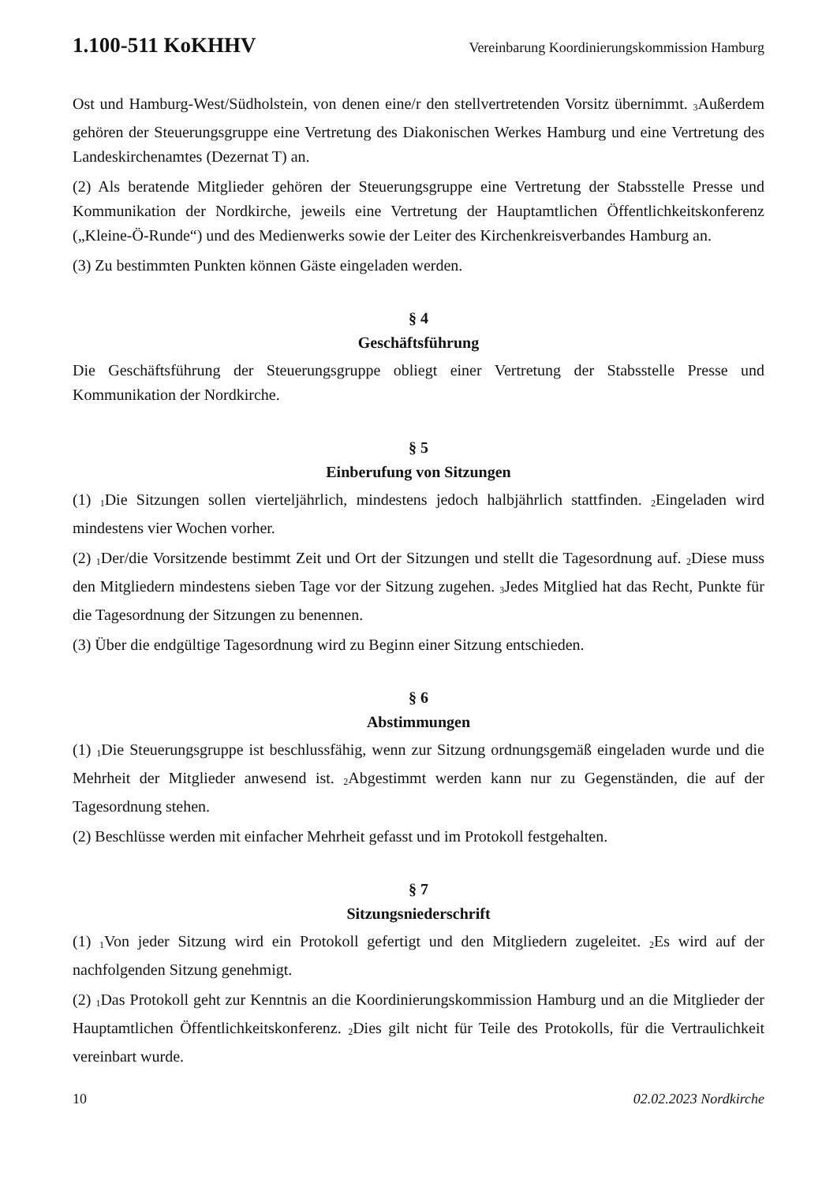1.100-511 KoKHHV Vereinbarung Koordinierungskommission Hamburg
Ost und Hamburg-West/Südholstein, von denen eine/r den stellvertretenden Vorsitz übernimmt. <sub>3</sub>Außerdem gehören der Steuerungsgruppe eine Vertretung des Diakonischen Werkes Hamburg und eine Vertretung des Landeskirchenamtes (Dezernat T) an.
(2) Als beratende Mitglieder gehören der Steuerungsgruppe eine Vertretung der Stabsstelle Presse und Kommunikation der Nordkirche, jeweils eine Vertretung der Hauptamtlichen Öffentlichkeitskonferenz („Kleine-Ö-Runde“) und des Medienwerks sowie der Leiter des Kirchenkreisverbandes Hamburg an.
(3) Zu bestimmten Punkten können Gäste eingeladen werden.
§ 4
Geschäftsführung
Die Geschäftsführung der Steuerungsgruppe obliegt einer Vertretung der Stabsstelle Presse und Kommunikation der Nordkirche.
§ 5
Einberufung von Sitzungen
(1) <sub>1</sub>Die Sitzungen sollen vierteljährlich, mindestens jedoch halbjährlich stattfinden. <sub>2</sub>Eingeladen wird mindestens vier Wochen vorher.
(2) <sub>1</sub>Der/die Vorsitzende bestimmt Zeit und Ort der Sitzungen und stellt die Tagesordnung auf. <sub>2</sub>Diese muss den Mitgliedern mindestens sieben Tage vor der Sitzung zugehen. <sub>3</sub>Jedes Mitglied hat das Recht, Punkte für die Tagesordnung der Sitzungen zu benennen.
(3) Über die endgültige Tagesordnung wird zu Beginn einer Sitzung entschieden.
§ 6
Abstimmungen
(1) <sub>1</sub>Die Steuerungsgruppe ist beschlussfähig, wenn zur Sitzung ordnungsgemäß eingeladen wurde und die Mehrheit der Mitglieder anwesend ist. <sub>2</sub>Abgestimmt werden kann nur zu Gegenständen, die auf der Tagesordnung stehen.
(2) Beschlüsse werden mit einfacher Mehrheit gefasst und im Protokoll festgehalten.
§ 7
Sitzungsniederschrift
(1) <sub>1</sub>Von jeder Sitzung wird ein Protokoll gefertigt und den Mitgliedern zugeleitet. <sub>2</sub>Es wird auf der nachfolgenden Sitzung genehmigt.
(2) <sub>1</sub>Das Protokoll geht zur Kenntnis an die Koordinierungskommission Hamburg und an die Mitglieder der Hauptamtlichen Öffentlichkeitskonferenz. <sub>2</sub>Dies gilt nicht für Teile des Protokolls, für die Vertraulichkeit vereinbart wurde.
10 02.02.2023 Nordkirche